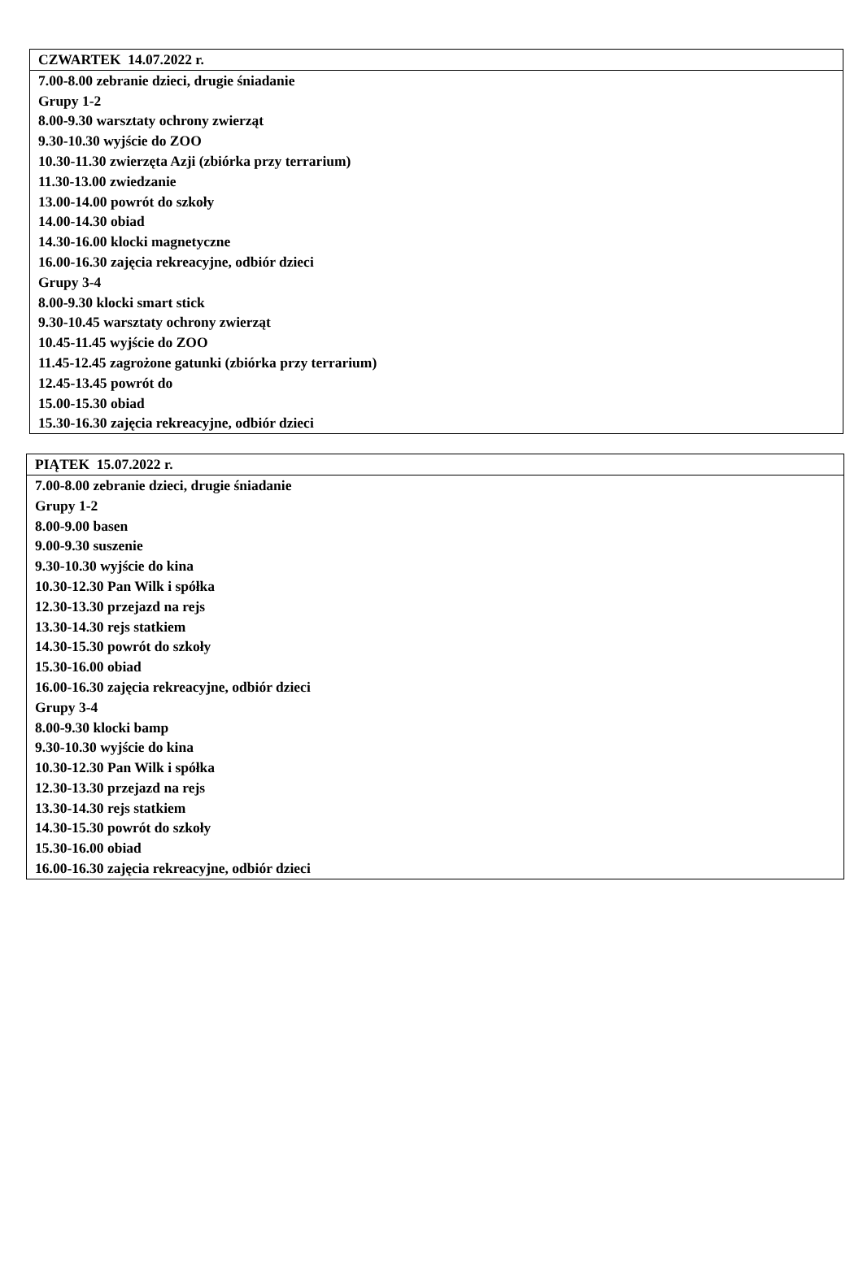| CZWARTEK 14.07.2022 r. |
| 7.00-8.00 zebranie dzieci, drugie śniadanie Grupy 1-2 8.00-9.30 warsztaty ochrony zwierząt 9.30-10.30 wyjście do ZOO 10.30-11.30 zwierzęta Azji (zbiórka przy terrarium) 11.30-13.00 zwiedzanie 13.00-14.00 powrót do szkoły 14.00-14.30 obiad 14.30-16.00 klocki magnetyczne 16.00-16.30 zajęcia rekreacyjne, odbiór dzieci Grupy 3-4 8.00-9.30 klocki smart stick 9.30-10.45 warsztaty ochrony zwierząt 10.45-11.45 wyjście do ZOO 11.45-12.45 zagrożone gatunki (zbiórka przy terrarium) 12.45-13.45 powrót do 15.00-15.30 obiad 15.30-16.30 zajęcia rekreacyjne, odbiór dzieci |
| PIĄTEK 15.07.2022 r. |
| 7.00-8.00 zebranie dzieci, drugie śniadanie Grupy 1-2 8.00-9.00 basen 9.00-9.30 suszenie 9.30-10.30 wyjście do kina 10.30-12.30 Pan Wilk i spółka 12.30-13.30 przejazd na rejs 13.30-14.30 rejs statkiem 14.30-15.30 powrót do szkoły 15.30-16.00 obiad 16.00-16.30 zajęcia rekreacyjne, odbiór dzieci Grupy 3-4 8.00-9.30 klocki bamp 9.30-10.30 wyjście do kina 10.30-12.30 Pan Wilk i spółka 12.30-13.30 przejazd na rejs 13.30-14.30 rejs statkiem 14.30-15.30 powrót do szkoły 15.30-16.00 obiad 16.00-16.30 zajęcia rekreacyjne, odbiór dzieci |